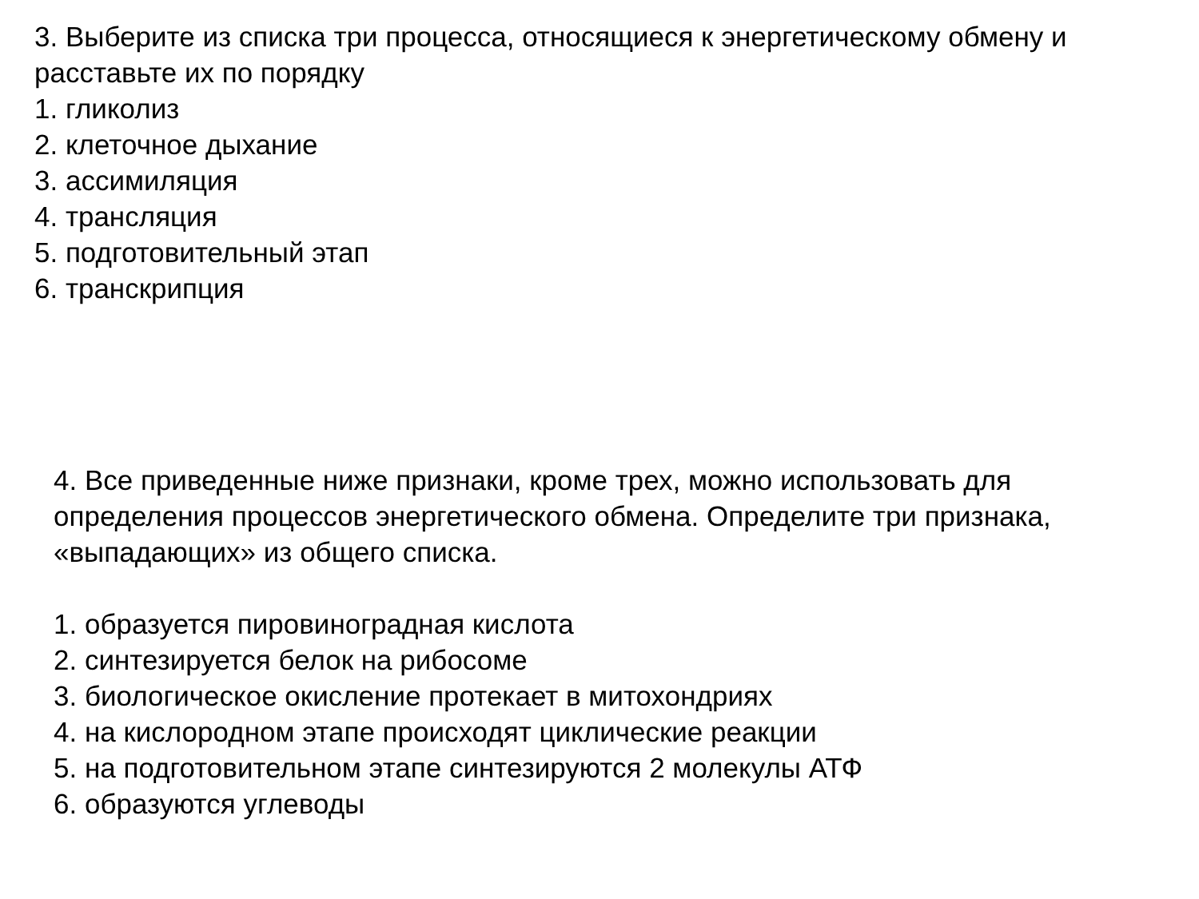3. Выберите из списка три процесса, относящиеся к энергетическому обмену и расставьте их по порядку
1. гликолиз
2. клеточное дыхание
3. ассимиляция
4. трансляция
5. подготовительный этап
6. транскрипция
4. Все приведенные ниже признаки, кроме трех, можно использовать для определения процессов энергетического обмена. Определите три признака, «выпадающих» из общего списка.
1. образуется пировиноградная кислота
2. синтезируется белок на рибосоме
3. биологическое окисление протекает в митохондриях
4. на кислородном этапе происходят циклические реакции
5. на подготовительном этапе синтезируются 2 молекулы АТФ
6. образуются углеводы